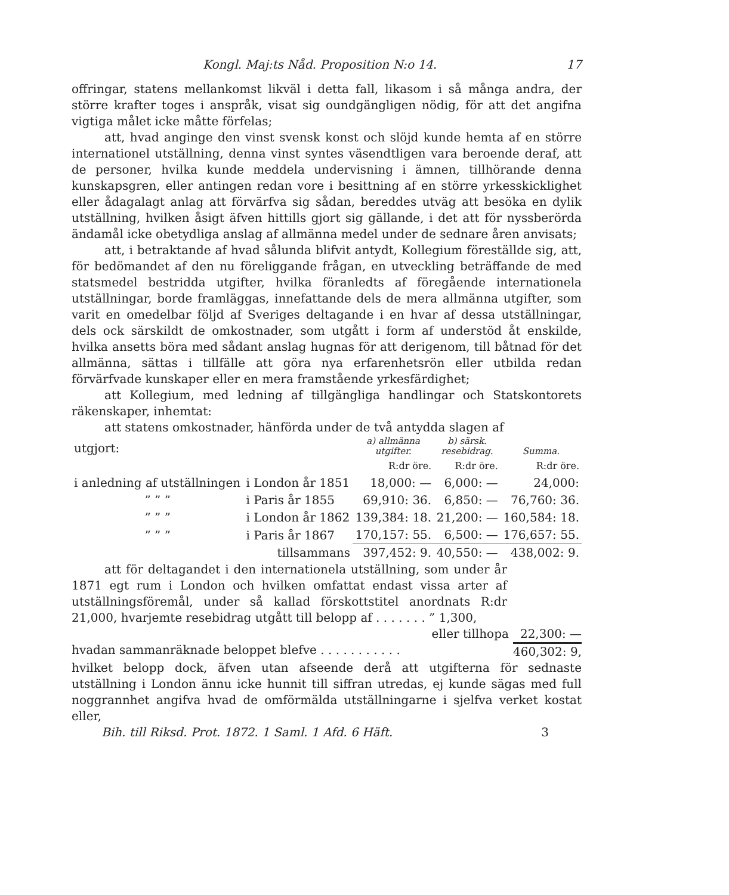Kongl. Maj:ts Nåd. Proposition N:o 14. 17
offringar, statens mellankomst likväl i detta fall, likasom i så många andra, der större krafter toges i anspråk, visat sig oundgängligen nödig, för att det angifna vigtiga målet icke måtte förfelas;
att, hvad anginge den vinst svensk konst och slöjd kunde hemta af en större internationel utställning, denna vinst syntes väsendtligen vara beroende deraf, att de personer, hvilka kunde meddela undervisning i ämnen, tillhörande denna kunskapsgren, eller antingen redan vore i besittning af en större yrkesskicklighet eller ådagalagt anlag att förvärfva sig sådan, bereddes utväg att besöka en dylik utställning, hvilken åsigt äfven hittills gjort sig gällande, i det att för nyssberörda ändamål icke obetydliga anslag af allmänna medel under de sednare åren anvisats;
att, i betraktande af hvad sålunda blifvit antydt, Kollegium föreställde sig, att, för bedömandet af den nu föreliggande frågan, en utveckling beträffande de med statsmedel bestridda utgifter, hvilka föranledts af föregående internationela utställningar, borde framläggas, innefattande dels de mera allmänna utgifter, som varit en omedelbar följd af Sveriges deltagande i en hvar af dessa utställningar, dels ock särskildt de omkostnader, som utgått i form af understöd åt enskilde, hvilka ansetts böra med sådant anslag hugnas för att derigenom, till båtnad för det allmänna, sättas i tillfälle att göra nya erfarenhetsrön eller utbilda redan förvärfvade kunskaper eller en mera framstående yrkesfärdighet;
att Kollegium, med ledning af tillgängliga handlingar och Statskontorets räkenskaper, inhemtat:
att statens omkostnader, hänförda under de två antydda slagen af
| utgjort: | | a) allmänna utgifter. | b) särsk. resebidrag. | Summa. |
| | | R:dr öre. | R:dr öre. | R:dr öre. |
| i anledning af utställningen | i London år 1851 | 18,000: — | 6,000: — | 24,000: |
| ” ” ” | i Paris år 1855 | 69,910: 36. | 6,850: — | 76,760: 36. |
| ” ” ” | i London år 1862 | 139,384: 18. | 21,200: — | 160,584: 18. |
| ” ” ” | i Paris år 1867 | 170,157: 55. | 6,500: — | 176,657: 55. |
| | tillsammans | 397,452: 9. | 40,550: — | 438,002: 9. |
att för deltagandet i den internationela utställning, som under år 1871 egt rum i London och hvilken omfattat endast vissa arter af utställningsföremål, under så kallad förskottstitel anordnats R:dr 21,000, hvarjemte resebidrag utgått till belopp af . . . . . . . ” 1,300,
eller tillhopa 22,300: —
hvadan sammanräknade beloppet blefve . . . . . . . . . . . 460,302: 9,
hvilket belopp dock, äfven utan afseende derå att utgifterna för sednaste utställning i London ännu icke hunnit till siffran utredas, ej kunde sägas med full noggrannhet angifva hvad de omförmälda utställningarne i sjelfva verket kostat eller,
Bih. till Riksd. Prot. 1872. 1 Saml. 1 Afd. 6 Häft. 3